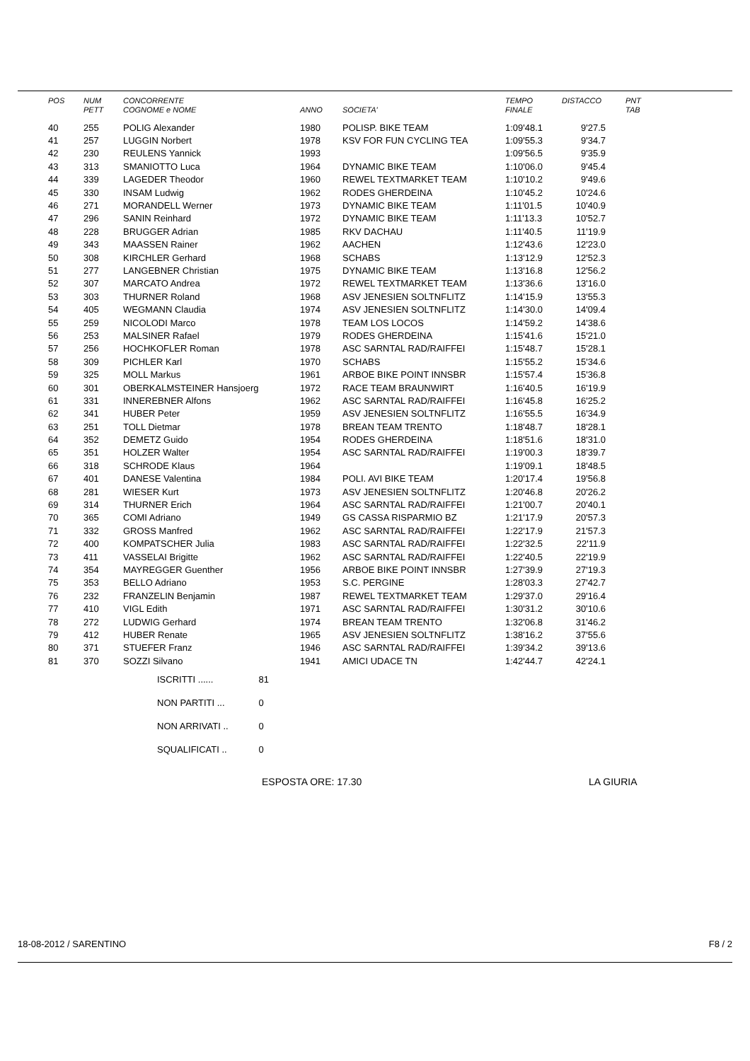| POS | NUM | CONCORRENTE | | | TEMPO | DISTACCO | PNT |
| --- | --- | --- | --- | --- | --- | --- | --- |
| | PETT | COGNOME e NOME | ANNO | SOCIETA' | FINALE | | TAB |
| 40 | 255 | POLIG Alexander | 1980 | POLISP. BIKE TEAM | 1:09'48.1 | 9'27.5 | |
| 41 | 257 | LUGGIN Norbert | 1978 | KSV FOR FUN CYCLING TEA | 1:09'55.3 | 9'34.7 | |
| 42 | 230 | REULENS Yannick | 1993 | | 1:09'56.5 | 9'35.9 | |
| 43 | 313 | SMANIOTTO Luca | 1964 | DYNAMIC BIKE TEAM | 1:10'06.0 | 9'45.4 | |
| 44 | 339 | LAGEDER Theodor | 1960 | REWEL TEXTMARKET TEAM | 1:10'10.2 | 9'49.6 | |
| 45 | 330 | INSAM Ludwig | 1962 | RODES GHERDEINA | 1:10'45.2 | 10'24.6 | |
| 46 | 271 | MORANDELL Werner | 1973 | DYNAMIC BIKE TEAM | 1:11'01.5 | 10'40.9 | |
| 47 | 296 | SANIN Reinhard | 1972 | DYNAMIC BIKE TEAM | 1:11'13.3 | 10'52.7 | |
| 48 | 228 | BRUGGER Adrian | 1985 | RKV DACHAU | 1:11'40.5 | 11'19.9 | |
| 49 | 343 | MAASSEN Rainer | 1962 | AACHEN | 1:12'43.6 | 12'23.0 | |
| 50 | 308 | KIRCHLER Gerhard | 1968 | SCHABS | 1:13'12.9 | 12'52.3 | |
| 51 | 277 | LANGEBNER Christian | 1975 | DYNAMIC BIKE TEAM | 1:13'16.8 | 12'56.2 | |
| 52 | 307 | MARCATO Andrea | 1972 | REWEL TEXTMARKET TEAM | 1:13'36.6 | 13'16.0 | |
| 53 | 303 | THURNER Roland | 1968 | ASV JENESIEN SOLTNFLITZ | 1:14'15.9 | 13'55.3 | |
| 54 | 405 | WEGMANN Claudia | 1974 | ASV JENESIEN SOLTNFLITZ | 1:14'30.0 | 14'09.4 | |
| 55 | 259 | NICOLODI Marco | 1978 | TEAM LOS LOCOS | 1:14'59.2 | 14'38.6 | |
| 56 | 253 | MALSINER Rafael | 1979 | RODES GHERDEINA | 1:15'41.6 | 15'21.0 | |
| 57 | 256 | HOCHKOFLER Roman | 1978 | ASC SARNTAL RAD/RAIFFEI | 1:15'48.7 | 15'28.1 | |
| 58 | 309 | PICHLER Karl | 1970 | SCHABS | 1:15'55.2 | 15'34.6 | |
| 59 | 325 | MOLL Markus | 1961 | ARBOE BIKE POINT INNSBR | 1:15'57.4 | 15'36.8 | |
| 60 | 301 | OBERKALMSTEINER Hansjoerg | 1972 | RACE TEAM BRAUNWIRT | 1:16'40.5 | 16'19.9 | |
| 61 | 331 | INNEREBNER Alfons | 1962 | ASC SARNTAL RAD/RAIFFEI | 1:16'45.8 | 16'25.2 | |
| 62 | 341 | HUBER Peter | 1959 | ASV JENESIEN SOLTNFLITZ | 1:16'55.5 | 16'34.9 | |
| 63 | 251 | TOLL Dietmar | 1978 | BREAN TEAM TRENTO | 1:18'48.7 | 18'28.1 | |
| 64 | 352 | DEMETZ Guido | 1954 | RODES GHERDEINA | 1:18'51.6 | 18'31.0 | |
| 65 | 351 | HOLZER Walter | 1954 | ASC SARNTAL RAD/RAIFFEI | 1:19'00.3 | 18'39.7 | |
| 66 | 318 | SCHRODE Klaus | 1964 | | 1:19'09.1 | 18'48.5 | |
| 67 | 401 | DANESE Valentina | 1984 | POLI. AVI BIKE TEAM | 1:20'17.4 | 19'56.8 | |
| 68 | 281 | WIESER Kurt | 1973 | ASV JENESIEN SOLTNFLITZ | 1:20'46.8 | 20'26.2 | |
| 69 | 314 | THURNER Erich | 1964 | ASC SARNTAL RAD/RAIFFEI | 1:21'00.7 | 20'40.1 | |
| 70 | 365 | COMI Adriano | 1949 | GS CASSA RISPARMIO BZ | 1:21'17.9 | 20'57.3 | |
| 71 | 332 | GROSS Manfred | 1962 | ASC SARNTAL RAD/RAIFFEI | 1:22'17.9 | 21'57.3 | |
| 72 | 400 | KOMPATSCHER Julia | 1983 | ASC SARNTAL RAD/RAIFFEI | 1:22'32.5 | 22'11.9 | |
| 73 | 411 | VASSELAI Brigitte | 1962 | ASC SARNTAL RAD/RAIFFEI | 1:22'40.5 | 22'19.9 | |
| 74 | 354 | MAYREGGER Guenther | 1956 | ARBOE BIKE POINT INNSBR | 1:27'39.9 | 27'19.3 | |
| 75 | 353 | BELLO Adriano | 1953 | S.C. PERGINE | 1:28'03.3 | 27'42.7 | |
| 76 | 232 | FRANZELIN Benjamin | 1987 | REWEL TEXTMARKET TEAM | 1:29'37.0 | 29'16.4 | |
| 77 | 410 | VIGL Edith | 1971 | ASC SARNTAL RAD/RAIFFEI | 1:30'31.2 | 30'10.6 | |
| 78 | 272 | LUDWIG Gerhard | 1974 | BREAN TEAM TRENTO | 1:32'06.8 | 31'46.2 | |
| 79 | 412 | HUBER Renate | 1965 | ASV JENESIEN SOLTNFLITZ | 1:38'16.2 | 37'55.6 | |
| 80 | 371 | STUEFER Franz | 1946 | ASC SARNTAL RAD/RAIFFEI | 1:39'34.2 | 39'13.6 | |
| 81 | 370 | SOZZI Silvano | 1941 | AMICI UDACE TN | 1:42'44.7 | 42'24.1 | |
ISCRITTI ...... 81
NON PARTITI ... 0
NON ARRIVATI .. 0
SQUALIFICATI .. 0
ESPOSTA ORE: 17.30 LA GIURIA
18-08-2012 / SARENTINO F8 / 2